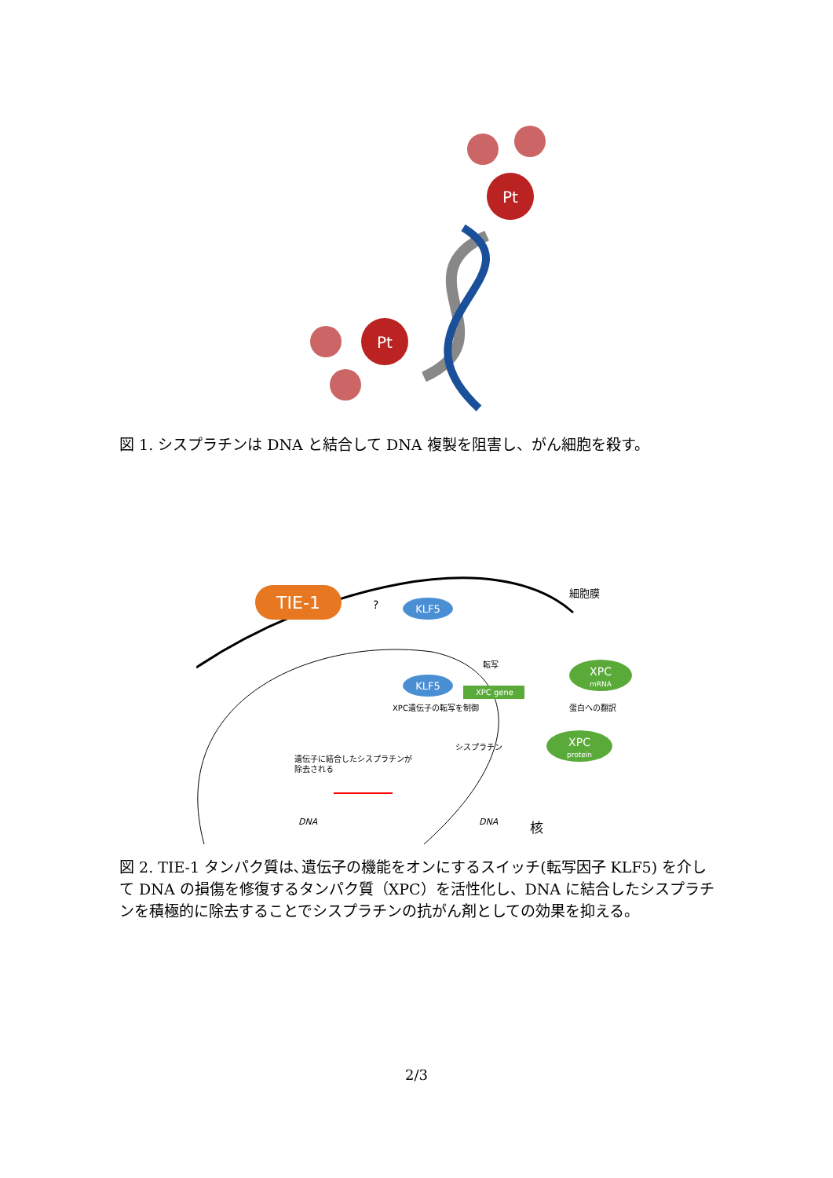Pt
Pt
図 1. シスプラチンは DNA と結合して DNA 複製を阻害し、がん細胞を殺す。
TIE-1
?
KLF5
細胞膜
KLF5
転写
XPC gene
XPC遺伝子の転写を制御
XPC
mRNA
蛋白への翻訳
XPC
protein
シスプラチン
遺伝子に結合したシスプラチンが
除去される
DNA
DNA
核
図 2. TIE-1 タンパク質は､遺伝子の機能をオンにするスイッチ(転写因子 KLF5) を介して DNA の損傷を修復するタンパク質（XPC）を活性化し、DNA に結合したシスプラチンを積極的に除去することでシスプラチンの抗がん剤としての効果を抑える。
2/3